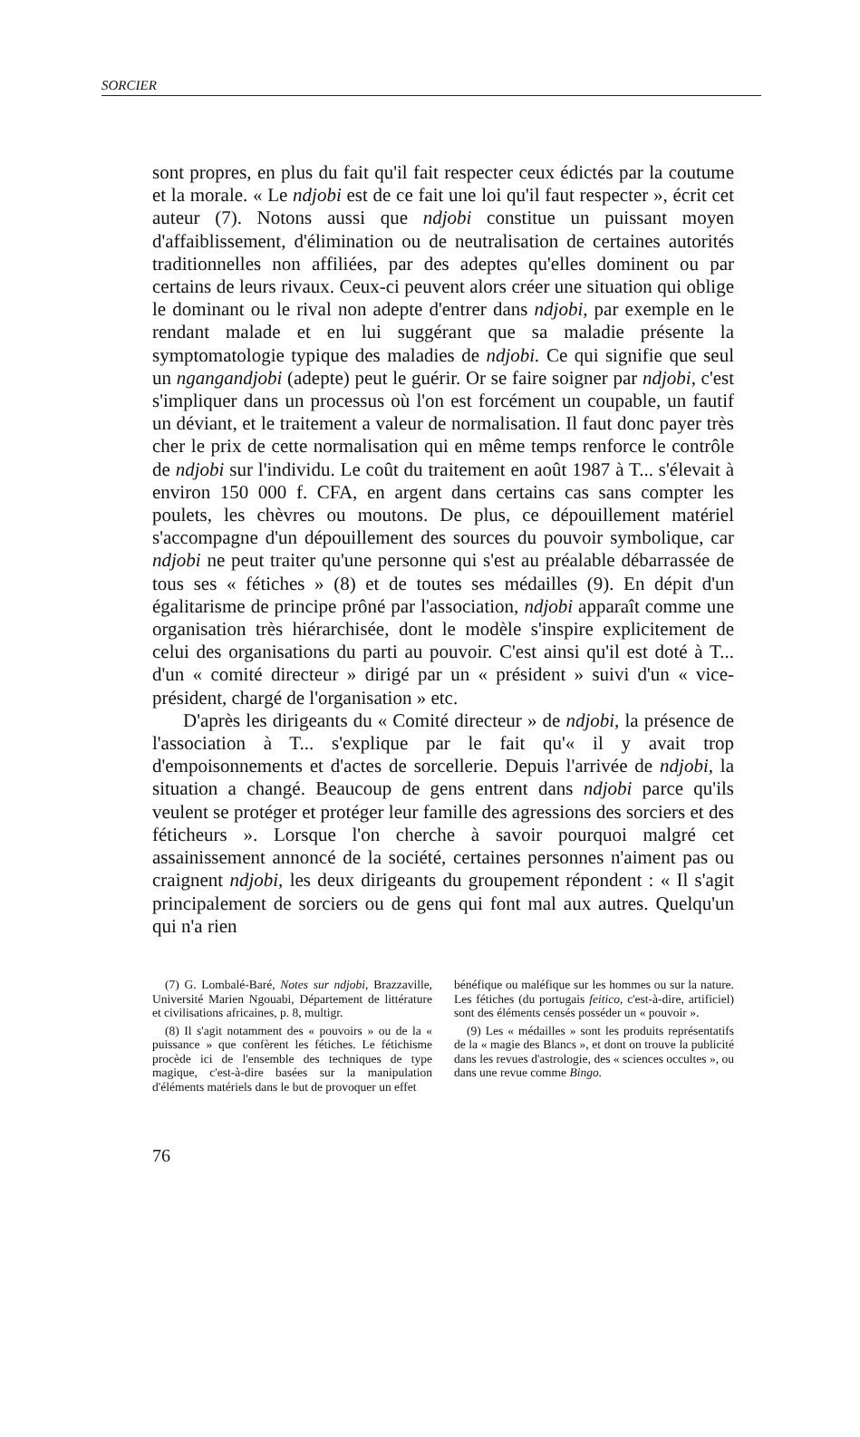SORCIER
sont propres, en plus du fait qu'il fait respecter ceux édictés par la coutume et la morale. « Le ndjobi est de ce fait une loi qu'il faut respecter », écrit cet auteur (7). Notons aussi que ndjobi constitue un puissant moyen d'affaiblissement, d'élimination ou de neutralisation de certaines autorités traditionnelles non affiliées, par des adeptes qu'elles dominent ou par certains de leurs rivaux. Ceux-ci peuvent alors créer une situation qui oblige le dominant ou le rival non adepte d'entrer dans ndjobi, par exemple en le rendant malade et en lui suggérant que sa maladie présente la symptomatologie typique des maladies de ndjobi. Ce qui signifie que seul un ngangandjobi (adepte) peut le guérir. Or se faire soigner par ndjobi, c'est s'impliquer dans un processus où l'on est forcément un coupable, un fautif un déviant, et le traitement a valeur de normalisation. Il faut donc payer très cher le prix de cette normalisation qui en même temps renforce le contrôle de ndjobi sur l'individu. Le coût du traitement en août 1987 à T... s'élevait à environ 150 000 f. CFA, en argent dans certains cas sans compter les poulets, les chèvres ou moutons. De plus, ce dépouillement matériel s'accompagne d'un dépouillement des sources du pouvoir symbolique, car ndjobi ne peut traiter qu'une personne qui s'est au préalable débarrassée de tous ses « fétiches » (8) et de toutes ses médailles (9). En dépit d'un égalitarisme de principe prôné par l'association, ndjobi apparaît comme une organisation très hiérarchisée, dont le modèle s'inspire explicitement de celui des organisations du parti au pouvoir. C'est ainsi qu'il est doté à T... d'un « comité directeur » dirigé par un « président » suivi d'un « vice-président, chargé de l'organisation » etc.
D'après les dirigeants du « Comité directeur » de ndjobi, la présence de l'association à T... s'explique par le fait qu'« il y avait trop d'empoisonnements et d'actes de sorcellerie. Depuis l'arrivée de ndjobi, la situation a changé. Beaucoup de gens entrent dans ndjobi parce qu'ils veulent se protéger et protéger leur famille des agressions des sorciers et des féticheurs ». Lorsque l'on cherche à savoir pourquoi malgré cet assainissement annoncé de la société, certaines personnes n'aiment pas ou craignent ndjobi, les deux dirigeants du groupement répondent : « Il s'agit principalement de sorciers ou de gens qui font mal aux autres. Quelqu'un qui n'a rien
(7) G. Lombalé-Baré, Notes sur ndjobi, Brazzaville, Université Marien Ngouabi, Département de littérature et civilisations africaines, p. 8, multigr.
(8) Il s'agit notamment des « pouvoirs » ou de la « puissance » que confèrent les fétiches. Le fétichisme procède ici de l'ensemble des techniques de type magique, c'est-à-dire basées sur la manipulation d'éléments matériels dans le but de provoquer un effet
bénéfique ou maléfique sur les hommes ou sur la nature. Les fétiches (du portugais feitico, c'est-à-dire, artificiel) sont des éléments censés posséder un « pouvoir ».
(9) Les « médailles » sont les produits représentatifs de la « magie des Blancs », et dont on trouve la publicité dans les revues d'astrologie, des « sciences occultes », ou dans une revue comme Bingo.
76